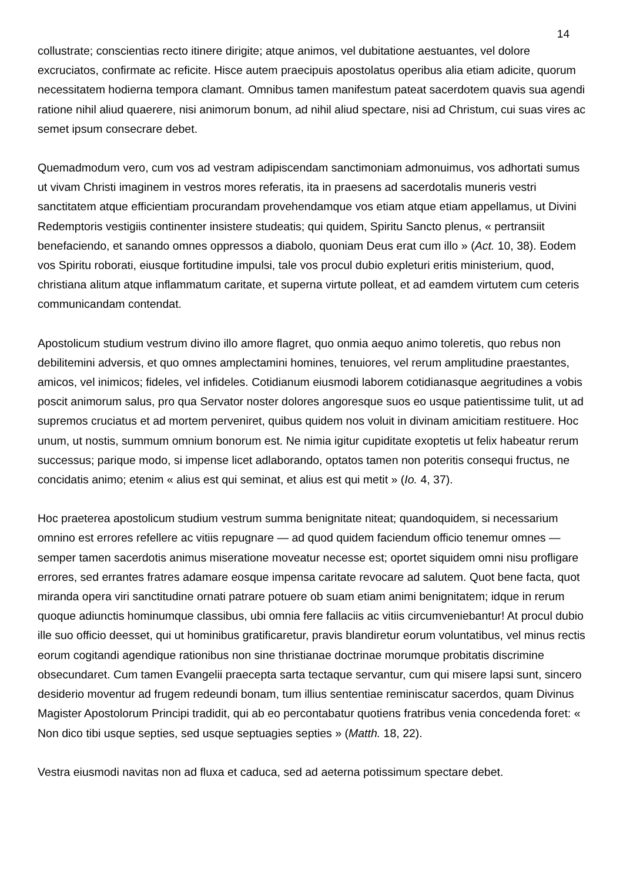14
collustrate; conscientias recto itinere dirigite; atque animos, vel dubitatione aestuantes, vel dolore excruciatos, confirmate ac reficite. Hisce autem praecipuis apostolatus operibus alia etiam adicite, quorum necessitatem hodierna tempora clamant. Omnibus tamen manifestum pateat sacerdotem quavis sua agendi ratione nihil aliud quaerere, nisi animorum bonum, ad nihil aliud spectare, nisi ad Christum, cui suas vires ac semet ipsum consecrare debet.
Quemadmodum vero, cum vos ad vestram adipiscendam sanctimoniam admonuimus, vos adhortati sumus ut vivam Christi imaginem in vestros mores referatis, ita in praesens ad sacerdotalis muneris vestri sanctitatem atque efficientiam procurandam provehendamque vos etiam atque etiam appellamus, ut Divini Redemptoris vestigiis continenter insistere studeatis; qui quidem, Spiritu Sancto plenus, « pertransiit benefaciendo, et sanando omnes oppressos a diabolo, quoniam Deus erat cum illo » (Act. 10, 38). Eodem vos Spiritu roborati, eiusque fortitudine impulsi, tale vos procul dubio expleturi eritis ministerium, quod, christiana alitum atque inflammatum caritate, et superna virtute polleat, et ad eamdem virtutem cum ceteris communicandam contendat.
Apostolicum studium vestrum divino illo amore flagret, quo onmia aequo animo toleretis, quo rebus non debilitemini adversis, et quo omnes amplectamini homines, tenuiores, vel rerum amplitudine praestantes, amicos, vel inimicos; fideles, vel infideles. Cotidianum eiusmodi laborem cotidianasque aegritudines a vobis poscit animorum salus, pro qua Servator noster dolores angoresque suos eo usque patientissime tulit, ut ad supremos cruciatus et ad mortem perveniret, quibus quidem nos voluit in divinam amicitiam restituere. Hoc unum, ut nostis, summum omnium bonorum est. Ne nimia igitur cupiditate exoptetis ut felix habeatur rerum successus; parique modo, si impense licet adlaborando, optatos tamen non poteritis consequi fructus, ne concidatis animo; etenim « alius est qui seminat, et alius est qui metit » (Io. 4, 37).
Hoc praeterea apostolicum studium vestrum summa benignitate niteat; quandoquidem, si necessarium omnino est errores refellere ac vitiis repugnare — ad quod quidem faciendum officio tenemur omnes — semper tamen sacerdotis animus miseratione moveatur necesse est; oportet siquidem omni nisu profligare errores, sed errantes fratres adamare eosque impensa caritate revocare ad salutem. Quot bene facta, quot miranda opera viri sanctitudine ornati patrare potuere ob suam etiam animi benignitatem; idque in rerum quoque adiunctis hominumque classibus, ubi omnia fere fallaciis ac vitiis circumveniebantur! At procul dubio ille suo officio deesset, qui ut hominibus gratificaretur, pravis blandiretur eorum voluntatibus, vel minus rectis eorum cogitandi agendique rationibus non sine thristianae doctrinae morumque probitatis discrimine obsecundaret. Cum tamen Evangelii praecepta sarta tectaque servantur, cum qui misere lapsi sunt, sincero desiderio moventur ad frugem redeundi bonam, tum illius sententiae reminiscatur sacerdos, quam Divinus Magister Apostolorum Principi tradidit, qui ab eo percontabatur quotiens fratribus venia concedenda foret: « Non dico tibi usque septies, sed usque septuagies septies » (Matth. 18, 22).
Vestra eiusmodi navitas non ad fluxa et caduca, sed ad aeterna potissimum spectare debet.